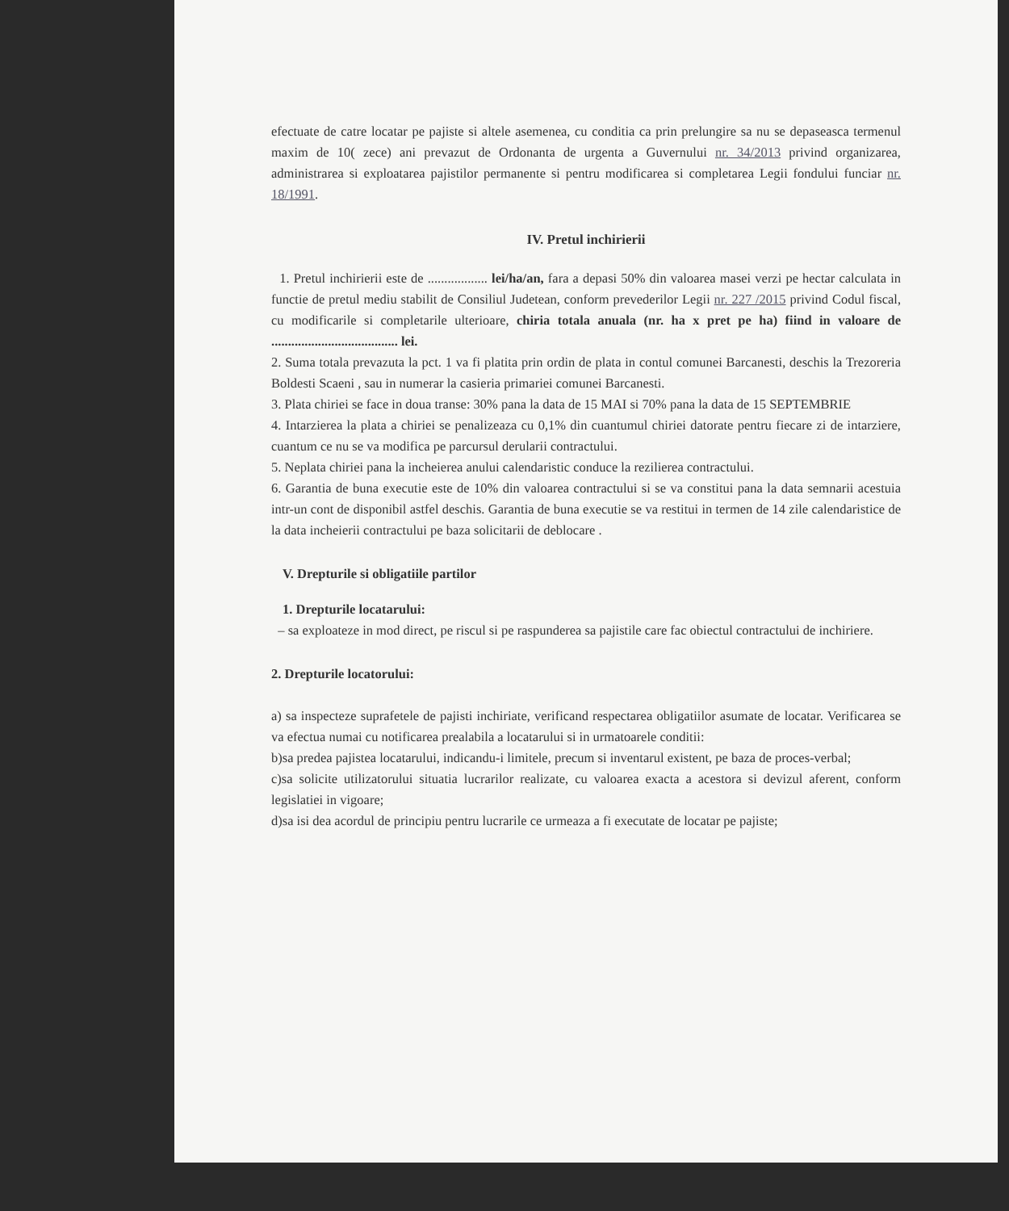efectuate de catre locatar pe pajiste si altele asemenea, cu conditia ca prin prelungire sa nu se depaseasca termenul maxim de 10( zece) ani prevazut de Ordonanta de urgenta a Guvernului nr. 34/2013 privind organizarea, administrarea si exploatarea pajistilor permanente si pentru modificarea si completarea Legii fondului funciar nr. 18/1991.
IV. Pretul inchirierii
1. Pretul inchirierii este de .................. lei/ha/an, fara a depasi 50% din valoarea masei verzi pe hectar calculata in functie de pretul mediu stabilit de Consiliul Judetean, conform prevederilor Legii nr. 227 /2015 privind Codul fiscal, cu modificarile si completarile ulterioare, chiria totala anuala (nr. ha x pret pe ha) fiind in valoare de ...................................... lei.
2. Suma totala prevazuta la pct. 1 va fi platita prin ordin de plata in contul comunei Barcanesti, deschis la Trezoreria Boldesti Scaeni , sau in numerar la casieria primariei comunei Barcanesti.
3. Plata chiriei se face in doua transe: 30% pana la data de 15 MAI si 70% pana la data de 15 SEPTEMBRIE
4. Intarzierea la plata a chiriei se penalizeaza cu 0,1% din cuantumul chiriei datorate pentru fiecare zi de intarziere, cuantum ce nu se va modifica pe parcursul derularii contractului.
5. Neplata chiriei pana la incheierea anului calendaristic conduce la rezilierea contractului.
6. Garantia de buna executie este de 10% din valoarea contractului si se va constitui pana la data semnarii acestuia intr-un cont de disponibil astfel deschis. Garantia de buna executie se va restitui in termen de 14 zile calendaristice de la data incheierii contractului pe baza solicitarii de deblocare .
V. Drepturile si obligatiile partilor
1. Drepturile locatarului:
– sa exploateze in mod direct, pe riscul si pe raspunderea sa pajistile care fac obiectul contractului de inchiriere.
2. Drepturile locatorului:
a) sa inspecteze suprafetele de pajisti inchiriate, verificand respectarea obligatiilor asumate de locatar. Verificarea se va efectua numai cu notificarea prealabila a locatarului si in urmatoarele conditii:
b)sa predea pajistea locatarului, indicandu-i limitele, precum si inventarul existent, pe baza de proces-verbal;
c)sa solicite utilizatorului situatia lucrarilor realizate, cu valoarea exacta a acestora si devizul aferent, conform legislatiei in vigoare;
d)sa isi dea acordul de principiu pentru lucrarile ce urmeaza a fi executate de locatar pe pajiste;